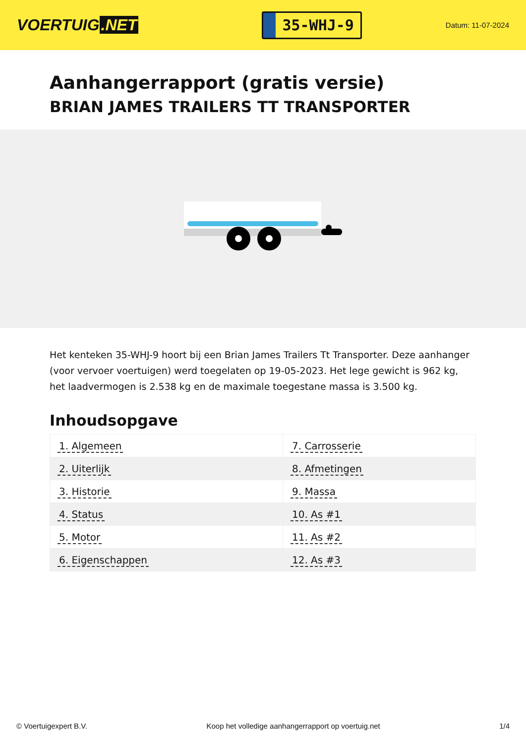VOERTUIG.NET
35-WHJ-9
Datum: 11-07-2024
Aanhangerrapport (gratis versie)
BRIAN JAMES TRAILERS TT TRANSPORTER
Het kenteken 35-WHJ-9 hoort bij een Brian James Trailers Tt Transporter. Deze aanhanger (voor vervoer voertuigen) werd toegelaten op 19-05-2023. Het lege gewicht is 962 kg, het laadvermogen is 2.538 kg en de maximale toegestane massa is 3.500 kg.
Inhoudsopgave
| 1. Algemeen | 7. Carrosserie |
| 2. Uiterlijk | 8. Afmetingen |
| 3. Historie | 9. Massa |
| 4. Status | 10. As #1 |
| 5. Motor | 11. As #2 |
| 6. Eigenschappen | 12. As #3 |
© Voertuigexpert B.V. Koop het volledige aanhangerrapport op voertuig.net 1/4